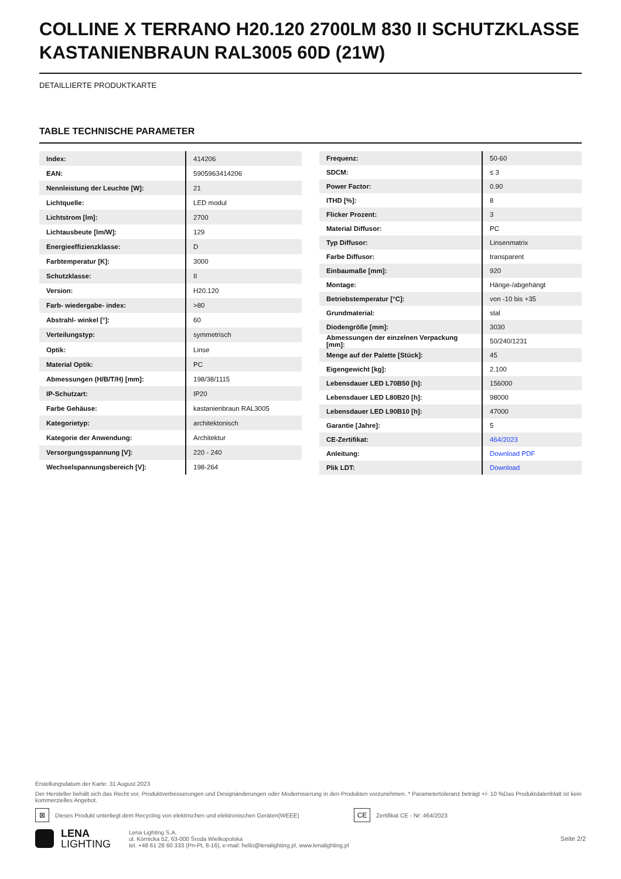COLLINE X TERRANO H20.120 2700LM 830 II SCHUTZKLASSE KASTANIENBRAUN RAL3005 60D (21W)
DETAILLIERTE PRODUKTKARTE
TABLE TECHNISCHE PARAMETER
| Index: | 414206 |
| EAN: | 5905963414206 |
| Nennleistung der Leuchte [W]: | 21 |
| Lichtquelle: | LED modul |
| Lichtstrom [lm]: | 2700 |
| Lichtausbeute [lm/W]: | 129 |
| Energieeffizienzklasse: | D |
| Farbtemperatur [K]: | 3000 |
| Schutzklasse: | II |
| Version: | H20.120 |
| Farb- wiedergabe- index: | >80 |
| Abstrahl- winkel [°]: | 60 |
| Verteilungstyp: | symmetrisch |
| Optik: | Linse |
| Material Optik: | PC |
| Abmessungen (H/B/T/H) [mm]: | 198/38/1115 |
| IP-Schutzart: | IP20 |
| Farbe Gehäuse: | kastanienbraun RAL3005 |
| Kategorietyp: | architektonisch |
| Kategorie der Anwendung: | Architektur |
| Versorgungsspannung [V]: | 220 - 240 |
| Wechselspannungsbereich [V]: | 198-264 |
| Frequenz: | 50-60 |
| SDCM: | ≤ 3 |
| Power Factor: | 0.90 |
| ITHD [%]: | 8 |
| Flicker Prozent: | 3 |
| Material Diffusor: | PC |
| Typ Diffusor: | Linsenmatrix |
| Farbe Diffusor: | transparent |
| Einbaumaße [mm]: | 920 |
| Montage: | Hänge-/abgehängt |
| Betriebstemperatur [°C]: | von -10 bis +35 |
| Grundmaterial: | stal |
| Diodengröße [mm]: | 3030 |
| Abmessungen der einzelnen Verpackung [mm]: | 50/240/1231 |
| Menge auf der Palette [Stück]: | 45 |
| Eigengewicht [kg]: | 2.100 |
| Lebensdauer LED L70B50 [h]: | 156000 |
| Lebensdauer LED L80B20 [h]: | 98000 |
| Lebensdauer LED L90B10 [h]: | 47000 |
| Garantie [Jahre]: | 5 |
| CE-Zertifikat: | 464/2023 |
| Anleitung: | Download PDF |
| Plik LDT: | Download |
Erstellungsdatum der Karte: 31 August 2023
Der Hersteller behält sich das Recht vor, Produktverbesserungen und Designänderungen oder Modernisierung in den Produkten vorzunehmen. * Parametertoleranz beträgt +/- 10 %Das Produktdatenblatt ist kein kommerzielles Angebot.
⊠ Dieses Produkt unterliegt dem Recycling von elektrischen und elektronischen Geräten(WEEE) CE Zertifikat CE - Nr: 464/2023
LENA
LIGHTING
Lena Lighting S.A.
ul. Kórnicka 52, 63-000 Środa Wielkopolska
tel. +48 61 28 60 333 (Pn-Pt, 8-16), e-mail: hello@lenalighting.pl, www.lenalighting.pl
Seite 2/2